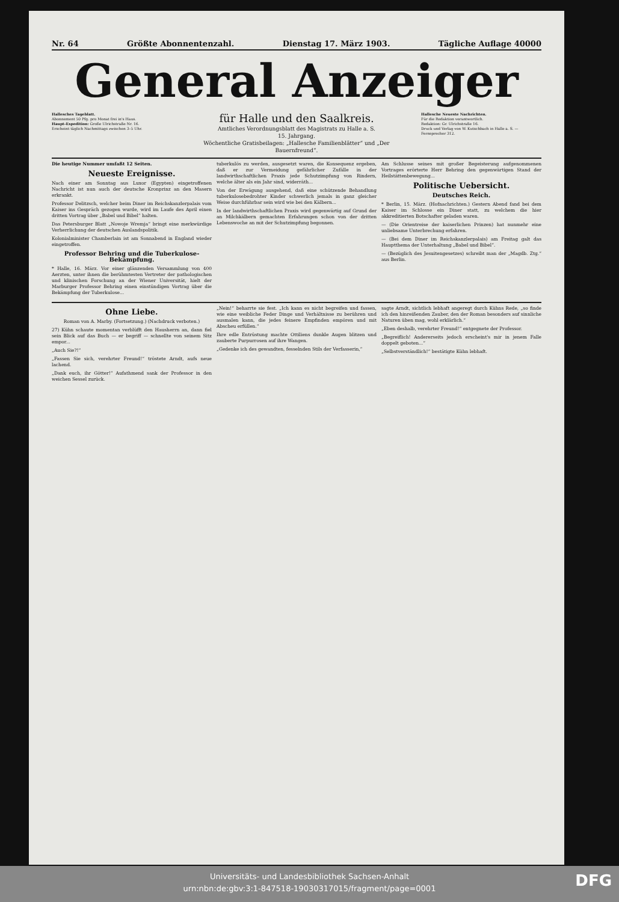Nr. 64 Größte Abonnentenzahl. Dienstag 17. März 1903. Tägliche Auflage 40000
General Anzeiger
Hallesches Tageblatt.
Abonnement 50 Pfg. pro Monat frei in's Haus.
Haupt-Expedition: Große Ulrichstraße Nr. 16.
Erscheint täglich Nachmittags zwischen 3–5 Uhr.
für Halle und den Saalkreis.
Amtliches Verordnungsblatt des Magistrats zu Halle a. S.
15. Jahrgang.
Wöchentliche Gratisbeilagen: „Hallesche Familienblätter“ und „Der Bauernfreund“.
Hallesche Neueste Nachrichten.
Für die Redaktion verantwortlich.
Redaktion: Gr. Ulrichstraße 16.
Druck und Verlag von W. Kutschbach in Halle a. S. — Fernsprecher 312.
Die heutige Nummer umfaßt 12 Seiten.
Neueste Ereignisse.
Nach einer am Sonntag aus Luxor (Egypten) eingetroffenen Nachricht ist nun auch der deutsche Kronprinz an den Masern erkrankt.
Professor Delitzsch, welcher beim Diner im Reichskanzlerpalais vom Kaiser ins Gespräch gezogen wurde, wird im Laufe des April einen dritten Vortrag über „Babel und Bibel“ halten.
Das Petersburger Blatt „Nowoje Wremja“ bringt eine merkwürdige Verherrlichung der deutschen Auslandspolitik.
Kolonialminister Chamberlain ist am Sonnabend in England wieder eingetroffen.
Professor Behring und die Tuberkulose-Bekämpfung.
* Halle, 16. März. Vor einer glänzenden Versammlung von 400 Aerzten, unter ihnen die berühmtesten Vertreter der pathologischen und klinischen Forschung an der Wiener Universität, hielt der Marburger Professor Behring einen einstündigen Vortrag über die Bekämpfung der Tuberkulose...
tuberkulös zu werden, ausgesetzt waren, die Konsequenz ergeben, daß er zur Vermeidung gefährlicher Zufälle in der landwirthschaftlichen Praxis jede Schutzimpfung von Rindern, welche älter als ein Jahr sind, widerräth...
Von der Erwägung ausgehend, daß eine schützende Behandlung tuberkulosebedrohter Kinder schwerlich jemals in ganz gleicher Weise durchführbar sein wird wie bei den Kälbern...
In der landwirthschaftlichen Praxis wird gegenwärtig auf Grund der an Milchkälbern gemachten Erfahrungen schon von der dritten Lebenswoche an mit der Schutzimpfung begonnen.
Am Schlusse seines mit großer Begeisterung aufgenommenen Vortrages erörterte Herr Behring den gegenwärtigen Stand der Heilstättenbewegung...
Politische Uebersicht.
Deutsches Reich.
* Berlin, 15. März. (Hofnachrichten.) Gestern Abend fand bei dem Kaiser im Schlosse ein Diner statt, zu welchem die hier akkreditierten Botschafter geladen waren.
— (Die Orientreise der kaiserlichen Prinzen) hat nunmehr eine unliebsame Unterbrechung erfahren.
— (Bei dem Diner im Reichskanzlerpalais) am Freitag galt das Hauptthema der Unterhaltung „Babel und Bibel“.
— (Bezüglich des Jesuitengesetzes) schreibt man der „Magdb. Ztg.“ aus Berlin.
Ohne Liebe.
Roman von A. Marby. (Fortsetzung.) (Nachdruck verboten.)
27) Kühn schaute momentan verblüfft den Hausherrn an, dann fiel sein Blick auf das Buch — er begriff — schnellte von seinem Sitz empor...
„Auch Sie?!“
„Fassen Sie sich, verehrter Freund!“ tröstete Arndt, aufs neue lachend.
„Dank euch, ihr Götter!“ Aufathmend sank der Professor in den weichen Sessel zurück.
„Nein!“ beharrte sie fest. „Ich kann es nicht begreifen und fassen, wie eine weibliche Feder Dinge und Verhältnisse zu berühren und ausmalen kann, die jedes feinere Empfinden empören und mit Abscheu erfüllen.“
Ihre edle Entrüstung machte Ottiliens dunkle Augen blitzen und zauberte Purpurrosen auf ihre Wangen.
„Gedenke ich des gewandten, fesselnden Stils der Verfasserin,“
sagte Arndt, sichtlich lebhaft angeregt durch Kühns Rede, „so finde ich den hinreißenden Zauber, den der Roman besonders auf sinnliche Naturen üben mag, wohl erklärlich.“
„Eben deshalb, verehrter Freund!“ entgegnete der Professor.
„Begreiflich! Andererseits jedoch erscheint's mir in jenem Falle doppelt geboten...“
„Selbstverständlich!“ bestätigte Kühn lebhaft.
Universitäts- und Landesbibliothek Sachsen-Anhalt
urn:nbn:de:gbv:3:1-847518-19030317015/fragment/page=0001
DFG